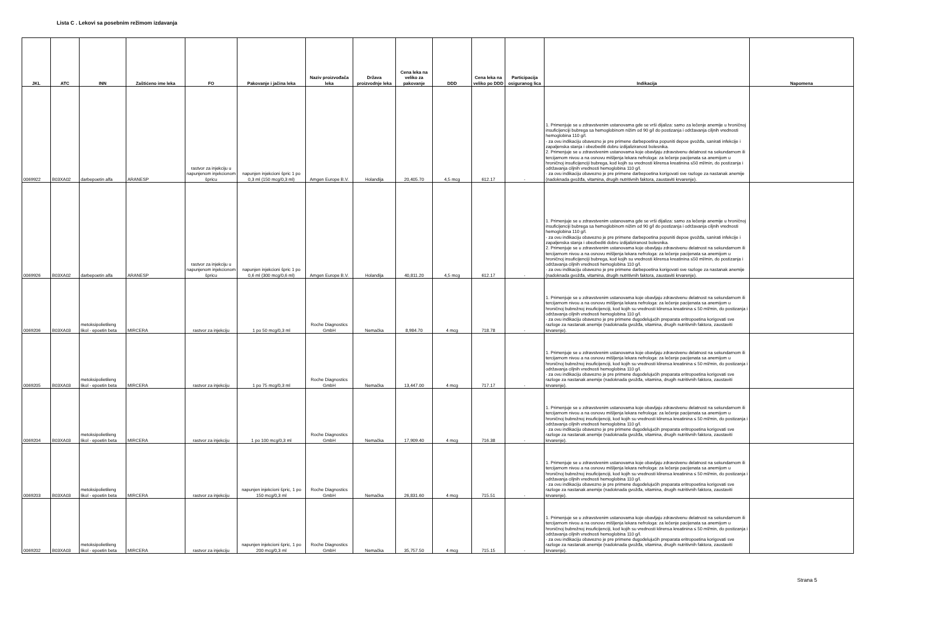Lista C . Lekovi sa posebnim režimom izdavanja
| JKL | ATC | INN | Zaštićeno ime leka | FO | Pakovanje i jačina leka | Naziv proizvođača leka | Država proizvodnje leka | Cena leka na veliko za pakovanje | DDD | Cena leka na veliko po DDD | Participacija osiguranog lica | Indikacija | Napomena |
| --- | --- | --- | --- | --- | --- | --- | --- | --- | --- | --- | --- | --- | --- |
| 0069922 | B03XA02 | darbepoetin alfa | ARANESP | rastvor za injekciju u napunjenom injekcionom špricu | napunjen injekcioni špric 1 po 0,3 ml (150 mcg/0,3 ml) | Amgen Europe B.V. | Holandija | 20,405.70 | 4,5 mcg | 612.17 | - | 1. Primenjuje se u zdravstvenim ustanovama gde se vrši dijaliza: samo za lečenje anemije u hroničnoj insuficijenciji bubrega sa hemoglobinom nižim od 90 g/l do postizanja i održavanja ciljnih vrednosti hemoglobina 110 g/l. - za ovu indikaciju obavezno je pre primene darbepoetina popuniti depoe gvožđa, sanirati infekcije i zapaljenska stanja i obezbediti dobru izdijaliziranost bolesnika. 2. Primenjuje se u zdravstvenim ustanovama koje obavljaju zdravstvenu delatnost na sekundarnom ili tercijarnom nivou a na osnovu mišljenja lekara nefrologa: za lečenje pacijenata sa anemijom u hroničnoj insuficijenciji bubrega, kod kojih su vrednosti klirensa kreatinina ≤50 ml/min, do postizanja i održavanja ciljnih vrednosti hemoglobina 110 g/l. - za ovu indikaciju obavezno je pre primene darbepoetina korigovati sve razloge za nastanak anemije (nadoknada gvožđa, vitamina, drugih nutritivnih faktora, zaustaviti krvarenje). | |
| 0069926 | B03XA02 | darbepoetin alfa | ARANESP | rastvor za injekciju u napunjenom injekcionom špricu | napunjen injekcioni špric 1 po 0,6 ml (300 mcg/0,6 ml) | Amgen Europe B.V. | Holandija | 40,811.20 | 4,5 mcg | 612.17 | - | 1. Primenjuje se u zdravstvenim ustanovama gde se vrši dijaliza: samo za lečenje anemije u hroničnoj insuficijenciji bubrega sa hemoglobinom nižim od 90 g/l do postizanja i održavanja ciljnih vrednosti hemoglobina 110 g/l. - za ovu indikaciju obavezno je pre primene darbepoetina popuniti depoe gvožđa, sanirati infekcije i zapaljenska stanja i obezbediti dobru izdijaliziranost bolesnika. 2. Primenjuje se u zdravstvenim ustanovama koje obavljaju zdravstvenu delatnost na sekundarnom ili tercijarnom nivou a na osnovu mišljenja lekara nefrologa: za lečenje pacijenata sa anemijom u hroničnoj insuficijenciji bubrega, kod kojih su vrednosti klirensa kreatinina ≤50 ml/min, do postizanja i održavanja ciljnih vrednosti hemoglobina 110 g/l. - za ovu indikaciju obavezno je pre primene darbepoetina korigovati sve razloge za nastanak anemije (nadoknada gvožđa, vitamina, drugih nutritivnih faktora, zaustaviti krvarenje). | |
| 0069206 | B03XA03 | metoksipolietileng likol - epoetin beta | MIRCERA | rastvor za injekciju | 1 po 50 mcg/0,3 ml | Roche Diagnostics GmbH | Nemačka | 8,984.70 | 4 mcg | 718.78 | - | 1. Primenjuje se u zdravstvenim ustanovama koje obavljaju zdravstvenu delatnost na sekundarnom ili tercijarnom nivou a na osnovu mišljenja lekara nefrologa: za lečenje pacijenata sa anemijom u hroničnoj bubrežnoj insuficijenciji, kod kojih su vrednosti klirensa kreatinina ≤ 50 ml/min, do postizanja i održavanja ciljnih vrednosti hemoglobina 110 g/l. - za ovu indikaciju obavezno je pre primene dugodelujućih preparata eritropoetina korigovati sve razloge za nastanak anemije (nadoknada gvožđa, vitamina, drugih nutritivnih faktora, zaustaviti krvarenje). | |
| 0069205 | B03XA03 | metoksipolietileng likol - epoetin beta | MIRCERA | rastvor za injekciju | 1 po 75 mcg/0,3 ml | Roche Diagnostics GmbH | Nemačka | 13,447.00 | 4 mcg | 717.17 | - | 1. Primenjuje se u zdravstvenim ustanovama koje obavljaju zdravstvenu delatnost na sekundarnom ili tercijarnom nivou a na osnovu mišljenja lekara nefrologa: za lečenje pacijenata sa anemijom u hroničnoj bubrežnoj insuficijenciji, kod kojih su vrednosti klirensa kreatinina ≤ 50 ml/min, do postizanja i održavanja ciljnih vrednosti hemoglobina 110 g/l. - za ovu indikaciju obavezno je pre primene dugodelujućih preparata eritropoetina korigovati sve razloge za nastanak anemije (nadoknada gvožđa, vitamina, drugih nutritivnih faktora, zaustaviti krvarenje). | |
| 0069204 | B03XA03 | metoksipolietileng likol - epoetin beta | MIRCERA | rastvor za injekciju | 1 po 100 mcg/0,3 ml | Roche Diagnostics GmbH | Nemačka | 17,909.40 | 4 mcg | 716.38 | - | 1. Primenjuje se u zdravstvenim ustanovama koje obavljaju zdravstvenu delatnost na sekundarnom ili tercijarnom nivou a na osnovu mišljenja lekara nefrologa: za lečenje pacijenata sa anemijom u hroničnoj bubrežnoj insuficijenciji, kod kojih su vrednosti klirensa kreatinina ≤ 50 ml/min, do postizanja i održavanja ciljnih vrednosti hemoglobina 110 g/l. - za ovu indikaciju obavezno je pre primene dugodelujućih preparata eritropoetina korigovati sve razloge za nastanak anemije (nadoknada gvožđa, vitamina, drugih nutritivnih faktora, zaustaviti krvarenje). | |
| 0069203 | B03XA03 | metoksipolietileng likol - epoetin beta | MIRCERA | rastvor za injekciju | napunjen injekcioni špric, 1 po 150 mcg/0,3 ml | Roche Diagnostics GmbH | Nemačka | 26,831.60 | 4 mcg | 715.51 | - | 1. Primenjuje se u zdravstvenim ustanovama koje obavljaju zdravstvenu delatnost na sekundarnom ili tercijarnom nivou a na osnovu mišljenja lekara nefrologa: za lečenje pacijenata sa anemijom u hroničnoj bubrežnoj insuficijenciji, kod kojih su vrednosti klirensa kreatinina ≤ 50 ml/min, do postizanja i održavanja ciljnih vrednosti hemoglobina 110 g/l. - za ovu indikaciju obavezno je pre primene dugodelujućih preparata eritropoetina korigovati sve razloge za nastanak anemije (nadoknada gvožđa, vitamina, drugih nutritivnih faktora, zaustaviti krvarenje). | |
| 0069202 | B03XA03 | metoksipolietileng likol - epoetin beta | MIRCERA | rastvor za injekciju | napunjen injekcioni špric, 1 po 200 mcg/0,3 ml | Roche Diagnostics GmbH | Nemačka | 35,757.50 | 4 mcg | 715.15 | - | 1. Primenjuje se u zdravstvenim ustanovama koje obavljaju zdravstvenu delatnost na sekundarnom ili tercijarnom nivou a na osnovu mišljenja lekara nefrologa: za lečenje pacijenata sa anemijom u hroničnoj bubrežnoj insuficijenciji, kod kojih su vrednosti klirensa kreatinina ≤ 50 ml/min, do postizanja i održavanja ciljnih vrednosti hemoglobina 110 g/l. - za ovu indikaciju obavezno je pre primene dugodelujućih preparata eritropoetina korigovati sve razloge za nastanak anemije (nadoknada gvožđa, vitamina, drugih nutritivnih faktora, zaustaviti krvarenje). | |
Strana 5